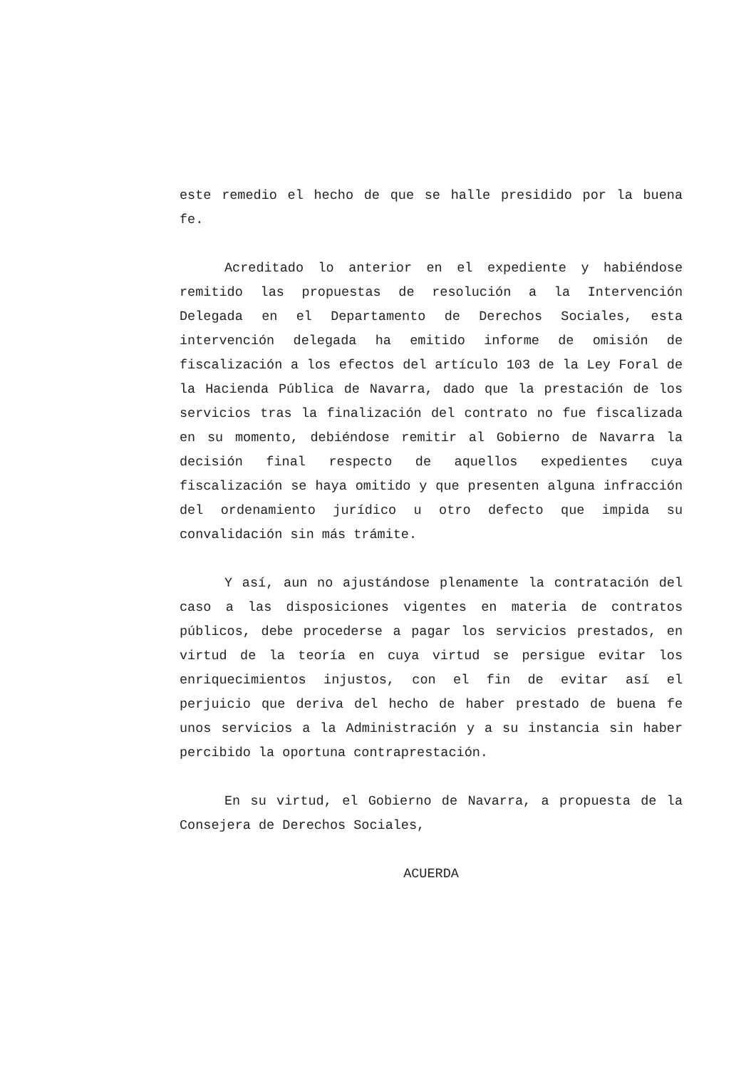este remedio el hecho de que se halle presidido por la buena fe.
Acreditado lo anterior en el expediente y habiéndose remitido las propuestas de resolución a la Intervención Delegada en el Departamento de Derechos Sociales, esta intervención delegada ha emitido informe de omisión de fiscalización a los efectos del artículo 103 de la Ley Foral de la Hacienda Pública de Navarra, dado que la prestación de los servicios tras la finalización del contrato no fue fiscalizada en su momento, debiéndose remitir al Gobierno de Navarra la decisión final respecto de aquellos expedientes cuya fiscalización se haya omitido y que presenten alguna infracción del ordenamiento jurídico u otro defecto que impida su convalidación sin más trámite.
Y así, aun no ajustándose plenamente la contratación del caso a las disposiciones vigentes en materia de contratos públicos, debe procederse a pagar los servicios prestados, en virtud de la teoría en cuya virtud se persigue evitar los enriquecimientos injustos, con el fin de evitar así el perjuicio que deriva del hecho de haber prestado de buena fe unos servicios a la Administración y a su instancia sin haber percibido la oportuna contraprestación.
En su virtud, el Gobierno de Navarra, a propuesta de la Consejera de Derechos Sociales,
ACUERDA